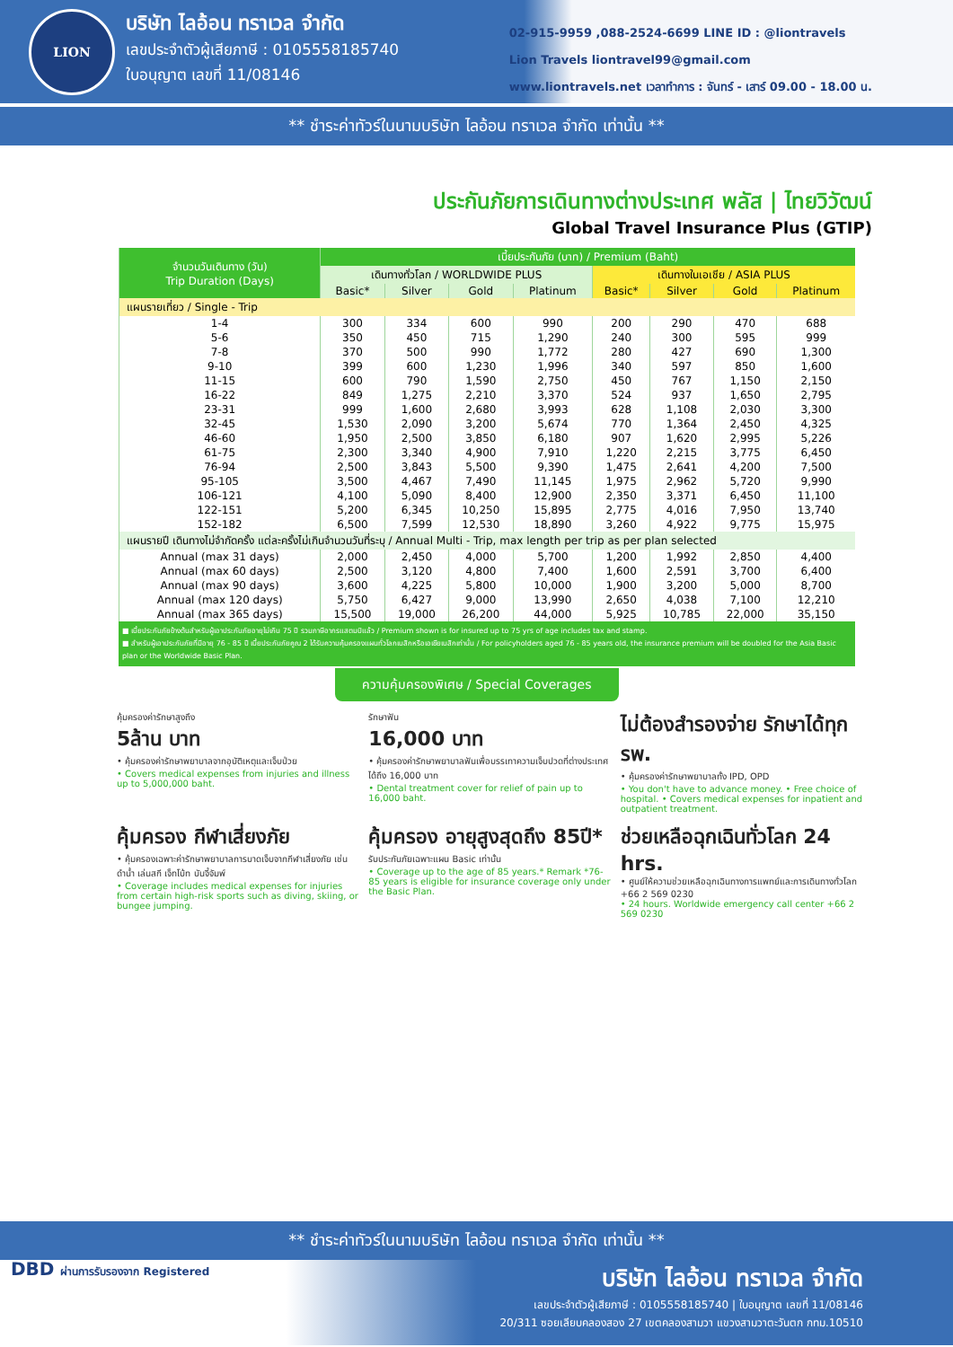LION
บริษัท ไลอ้อน ทราเวล จำกัด
เลขประจำตัวผู้เสียภาษี : 0105558185740
ใบอนุญาต เลขที่ 11/08146
02-915-9959 ,088-2524-6699 LINE ID : @liontravels
Lion Travels liontravel99@gmail.com
www.liontravels.net เวลาทำการ : จันทร์ - เสาร์ 09.00 - 18.00 น.
** ชำระค่าทัวร์ในนามบริษัท ไลอ้อน ทราเวล จำกัด เท่านั้น **
ประกันภัยการเดินทางต่างประเทศ พลัส | ไทยวิวัฒน์
Global Travel Insurance Plus (GTIP)
| จำนวนวันเดินทาง (วัน) Trip Duration (Days) | เบี้ยประกันภัย (บาท) / Premium (Baht) | | | | | | | |
| --- | --- | --- | --- | --- | --- | --- | --- | --- |
| | เดินทางทั่วโลก / WORLDWIDE PLUS | | | | เดินทางในเอเชีย / ASIA PLUS | | | |
| | Basic* | Silver | Gold | Platinum | Basic* | Silver | Gold | Platinum |
| แผนรายเที่ยว / Single - Trip | | | | | | | | |
| 1-4 | 300 | 334 | 600 | 990 | 200 | 290 | 470 | 688 |
| 5-6 | 350 | 450 | 715 | 1,290 | 240 | 300 | 595 | 999 |
| 7-8 | 370 | 500 | 990 | 1,772 | 280 | 427 | 690 | 1,300 |
| 9-10 | 399 | 600 | 1,230 | 1,996 | 340 | 597 | 850 | 1,600 |
| 11-15 | 600 | 790 | 1,590 | 2,750 | 450 | 767 | 1,150 | 2,150 |
| 16-22 | 849 | 1,275 | 2,210 | 3,370 | 524 | 937 | 1,650 | 2,795 |
| 23-31 | 999 | 1,600 | 2,680 | 3,993 | 628 | 1,108 | 2,030 | 3,300 |
| 32-45 | 1,530 | 2,090 | 3,200 | 5,674 | 770 | 1,364 | 2,450 | 4,325 |
| 46-60 | 1,950 | 2,500 | 3,850 | 6,180 | 907 | 1,620 | 2,995 | 5,226 |
| 61-75 | 2,300 | 3,340 | 4,900 | 7,910 | 1,220 | 2,215 | 3,775 | 6,450 |
| 76-94 | 2,500 | 3,843 | 5,500 | 9,390 | 1,475 | 2,641 | 4,200 | 7,500 |
| 95-105 | 3,500 | 4,467 | 7,490 | 11,145 | 1,975 | 2,962 | 5,720 | 9,990 |
| 106-121 | 4,100 | 5,090 | 8,400 | 12,900 | 2,350 | 3,371 | 6,450 | 11,100 |
| 122-151 | 5,200 | 6,345 | 10,250 | 15,895 | 2,775 | 4,016 | 7,950 | 13,740 |
| 152-182 | 6,500 | 7,599 | 12,530 | 18,890 | 3,260 | 4,922 | 9,775 | 15,975 |
| แผนรายปี เดินทางไม่จำกัดครั้ง แต่ละครั้งไม่เกินจำนวนวันที่ระบุ / Annual Multi - Trip, max length per trip as per plan selected | | | | | | | | |
| Annual (max 31 days) | 2,000 | 2,450 | 4,000 | 5,700 | 1,200 | 1,992 | 2,850 | 4,400 |
| Annual (max 60 days) | 2,500 | 3,120 | 4,800 | 7,400 | 1,600 | 2,591 | 3,700 | 6,400 |
| Annual (max 90 days) | 3,600 | 4,225 | 5,800 | 10,000 | 1,900 | 3,200 | 5,000 | 8,700 |
| Annual (max 120 days) | 5,750 | 6,427 | 9,000 | 13,990 | 2,650 | 4,038 | 7,100 | 12,210 |
| Annual (max 365 days) | 15,500 | 19,000 | 26,200 | 44,000 | 5,925 | 10,785 | 22,000 | 35,150 |
■ เบี้ยประกันภัยข้างต้นสำหรับผู้เอาประกันภัยอายุไม่เกิน 75 ปี รวมภาษีอากรแสตมป์แล้ว / Premium shown is for insured up to 75 yrs of age includes tax and stamp.
■ สำหรับผู้เอาประกันภัยที่มีอายุ 76 - 85 ปี เบี้ยประกันภัยคูณ 2 ได้รับความคุ้มครองแผนทั่วโลกเบสิกหรือเอเชียเบสิกเท่านั้น / For policyholders aged 76 - 85 years old, the insurance premium will be doubled for the Asia Basic plan or the Worldwide Basic Plan.
ความคุ้มครองพิเศษ / Special Coverages
คุ้มครองค่ารักษาสูงถึง
5ล้าน บาท
• คุ้มครองค่ารักษาพยาบาลจากอุบัติเหตุและเจ็บป่วย
• Covers medical expenses from injuries and illness up to 5,000,000 baht.
รักษาฟัน
16,000 บาท
• คุ้มครองค่ารักษาพยาบาลฟันเพื่อบรรเทาความเจ็บปวดที่ต่างประเทศ ได้ถึง 16,000 บาท
• Dental treatment cover for relief of pain up to 16,000 baht.
ไม่ต้องสำรองจ่าย รักษาได้ทุก รพ.
• คุ้มครองค่ารักษาพยาบาลทั้ง IPD, OPD
• You don't have to advance money. • Free choice of hospital. • Covers medical expenses for inpatient and outpatient treatment.
คุ้มครอง กีฬาเสี่ยงภัย
• คุ้มครองเฉพาะค่ารักษาพยาบาลการบาดเจ็บจากกีฬาเสี่ยงภัย เช่น ดำน้ำ เล่นสกี เจ็ทโบ้ท บันจี้จัมพ์
• Coverage includes medical expenses for injuries from certain high-risk sports such as diving, skiing, or bungee jumping.
คุ้มครอง อายุสูงสุดถึง 85ปี*
รับประกันภัยเฉพาะแผน Basic เท่านั้น
• Coverage up to the age of 85 years.* Remark *76-85 years is eligible for insurance coverage only under the Basic Plan.
ช่วยเหลือฉุกเฉินทั่วโลก 24 hrs.
• ศูนย์ให้ความช่วยเหลือฉุกเฉินทางการแพทย์และการเดินทางทั่วโลก
+66 2 569 0230
• 24 hours. Worldwide emergency call center +66 2 569 0230
** ชำระค่าทัวร์ในนามบริษัท ไลอ้อน ทราเวล จำกัด เท่านั้น **
DBD ผ่านการรับรองจาก Registered บริษัท ไลอ้อน ทราเวล จำกัด
เลขประจำตัวผู้เสียภาษี : 0105558185740 | ใบอนุญาต เลขที่ 11/08146
20/311 ซอยเลียบคลองสอง 27 เขตคลองสามวา แขวงสามวาตะวันตก กทม.10510